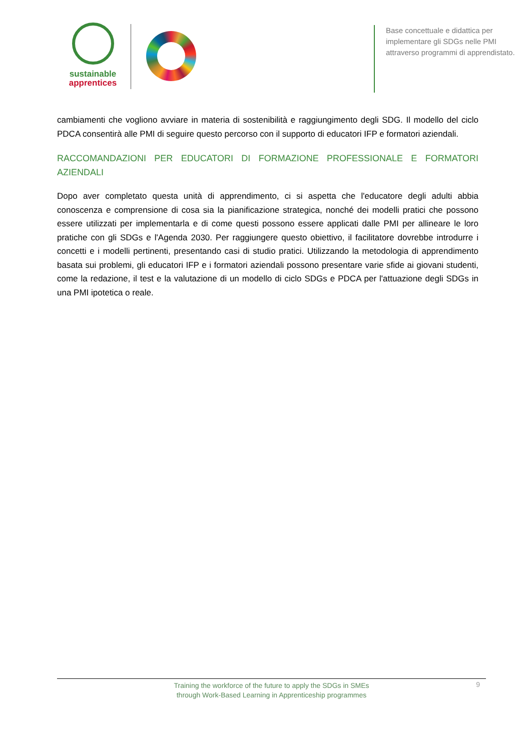sustainable
apprentices
Base concettuale e didattica per implementare gli SDGs nelle PMI attraverso programmi di apprendistato.
cambiamenti che vogliono avviare in materia di sostenibilità e raggiungimento degli SDG. Il modello del ciclo PDCA consentirà alle PMI di seguire questo percorso con il supporto di educatori IFP e formatori aziendali.
RACCOMANDAZIONI PER EDUCATORI DI FORMAZIONE PROFESSIONALE E FORMATORI AZIENDALI
Dopo aver completato questa unità di apprendimento, ci si aspetta che l'educatore degli adulti abbia conoscenza e comprensione di cosa sia la pianificazione strategica, nonché dei modelli pratici che possono essere utilizzati per implementarla e di come questi possono essere applicati dalle PMI per allineare le loro pratiche con gli SDGs e l'Agenda 2030. Per raggiungere questo obiettivo, il facilitatore dovrebbe introdurre i concetti e i modelli pertinenti, presentando casi di studio pratici. Utilizzando la metodologia di apprendimento basata sui problemi, gli educatori IFP e i formatori aziendali possono presentare varie sfide ai giovani studenti, come la redazione, il test e la valutazione di un modello di ciclo SDGs e PDCA per l'attuazione degli SDGs in una PMI ipotetica o reale.
Training the workforce of the future to apply the SDGs in SMEs
through Work-Based Learning in Apprenticeship programmes
9